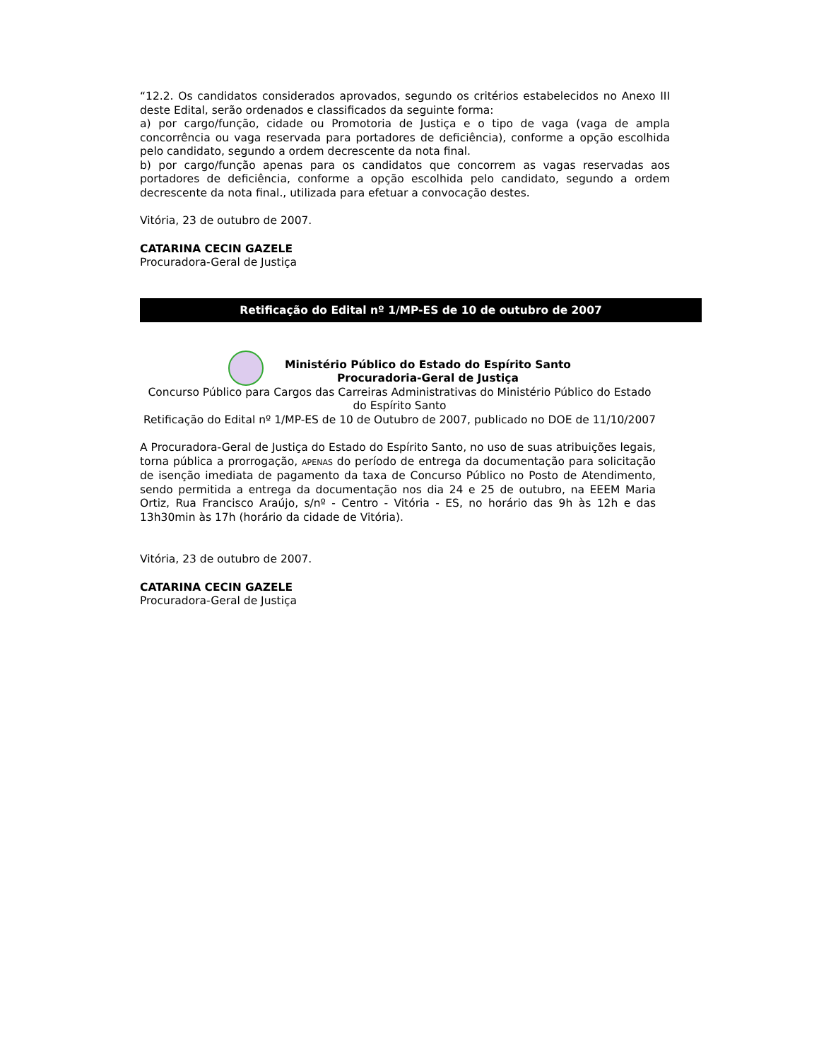“12.2. Os candidatos considerados aprovados, segundo os critérios estabelecidos no Anexo III deste Edital, serão ordenados e classificados da seguinte forma:
a) por cargo/função, cidade ou Promotoria de Justiça e o tipo de vaga (vaga de ampla concorrência ou vaga reservada para portadores de deficiência), conforme a opção escolhida pelo candidato, segundo a ordem decrescente da nota final.
b) por cargo/função apenas para os candidatos que concorrem as vagas reservadas aos portadores de deficiência, conforme a opção escolhida pelo candidato, segundo a ordem decrescente da nota final., utilizada para efetuar a convocação destes.
Vitória, 23 de outubro de 2007.
CATARINA CECIN GAZELE
Procuradora-Geral de Justiça
Retificação do Edital nº 1/MP-ES de 10 de outubro de 2007
Ministério Público do Estado do Espírito Santo
Procuradoria-Geral de Justiça
Concurso Público para Cargos das Carreiras Administrativas do Ministério Público do Estado do Espírito Santo
Retificação do Edital nº 1/MP-ES de 10 de Outubro de 2007, publicado no DOE de 11/10/2007
A Procuradora-Geral de Justiça do Estado do Espírito Santo, no uso de suas atribuições legais, torna pública a prorrogação, APENAS do período de entrega da documentação para solicitação de isenção imediata de pagamento da taxa de Concurso Público no Posto de Atendimento, sendo permitida a entrega da documentação nos dia 24 e 25 de outubro, na EEEM Maria Ortiz, Rua Francisco Araújo, s/nº - Centro - Vitória - ES, no horário das 9h às 12h e das 13h30min às 17h (horário da cidade de Vitória).
Vitória, 23 de outubro de 2007.
CATARINA CECIN GAZELE
Procuradora-Geral de Justiça